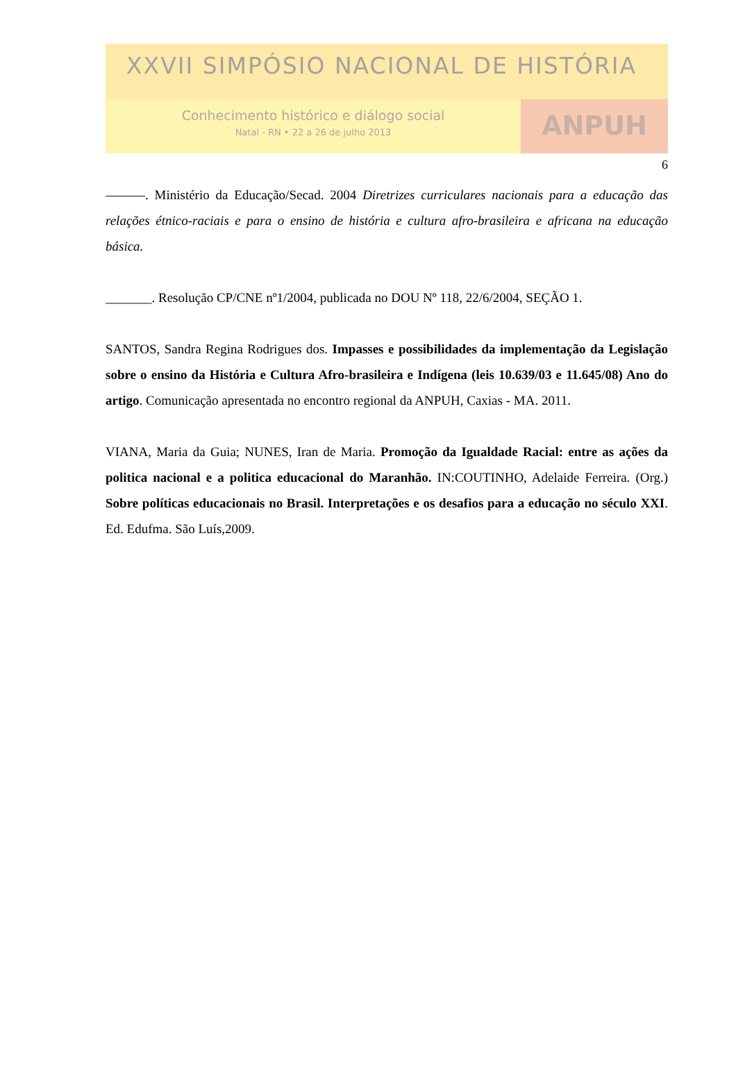XXVII SIMPÓSIO NACIONAL DE HISTÓRIA
Conhecimento histórico e diálogo social
Natal - RN • 22 a 26 de julho 2013
ANPUH
6
———. Ministério da Educação/Secad. 2004 Diretrizes curriculares nacionais para a educação das relações étnico-raciais e para o ensino de história e cultura afro-brasileira e africana na educação básica.
_______. Resolução CP/CNE nº1/2004, publicada no DOU Nº 118, 22/6/2004, SEÇÃO 1.
SANTOS, Sandra Regina Rodrigues dos. Impasses e possibilidades da implementação da Legislação sobre o ensino da História e Cultura Afro-brasileira e Indígena (leis 10.639/03 e 11.645/08) Ano do artigo. Comunicação apresentada no encontro regional da ANPUH, Caxias - MA. 2011.
VIANA, Maria da Guia; NUNES, Iran de Maria. Promoção da Igualdade Racial: entre as ações da politica nacional e a politica educacional do Maranhão. IN:COUTINHO, Adelaide Ferreira. (Org.) Sobre políticas educacionais no Brasil. Interpretações e os desafios para a educação no século XXI. Ed. Edufma. São Luís,2009.